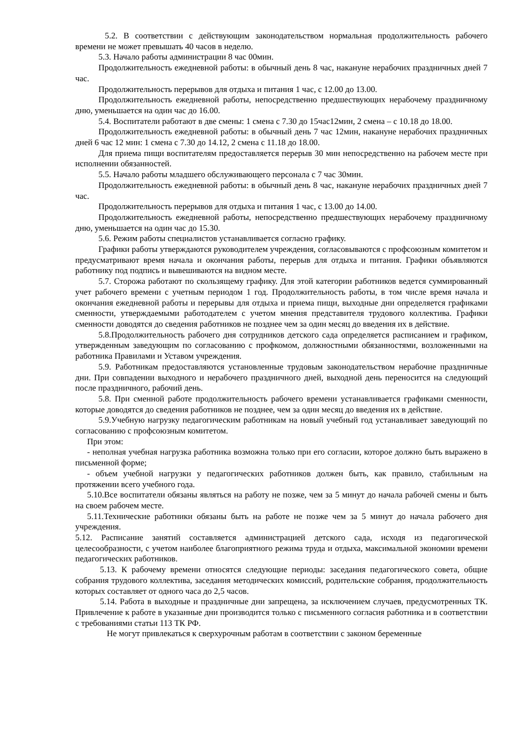5.2. В соответствии с действующим законодательством нормальная продолжительность рабочего времени не может превышать 40 часов в неделю.
5.3. Начало работы администрации 8 час 00мин.
Продолжительность ежедневной работы: в обычный день 8 час, накануне нерабочих праздничных дней 7 час.
Продолжительность перерывов для отдыха и питания 1 час, с 12.00 до 13.00.
Продолжительность ежедневной работы, непосредственно предшествующих нерабочему праздничному дню, уменьшается на один час до 16.00.
5.4. Воспитатели работают в две смены: 1 смена с 7.30 до 15час12мин, 2 смена – с 10.18 до 18.00.
Продолжительность ежедневной работы: в обычный день 7 час 12мин, накануне нерабочих праздничных дней 6 час 12 мин: 1 смена с 7.30 до 14.12, 2 смена с 11.18 до 18.00.
Для приема пищи воспитателям предоставляется перерыв 30 мин непосредственно на рабочем месте при исполнении обязанностей.
5.5. Начало работы младшего обслуживающего персонала с 7 час 30мин.
Продолжительность ежедневной работы: в обычный день 8 час, накануне нерабочих праздничных дней 7 час.
Продолжительность перерывов для отдыха и питания 1 час, с 13.00 до 14.00.
Продолжительность ежедневной работы, непосредственно предшествующих нерабочему праздничному дню, уменьшается на один час до 15.30.
5.6. Режим работы специалистов устанавливается согласно графику.
Графики работы утверждаются руководителем учреждения, согласовываются с профсоюзным комитетом и предусматривают время начала и окончания работы, перерыв для отдыха и питания. Графики объявляются работнику под подпись и вывешиваются на видном месте.
5.7. Сторожа работают по скользящему графику. Для этой категории работников ведется суммированный учет рабочего времени с учетным периодом 1 год. Продолжительность работы, в том числе время начала и окончания ежедневной работы и перерывы для отдыха и приема пищи, выходные дни определяется графиками сменности, утверждаемыми работодателем с учетом мнения представителя трудового коллектива. Графики сменности доводятся до сведения работников не позднее чем за один месяц до введения их в действие.
5.8.Продолжительность рабочего дня сотрудников детского сада определяется расписанием и графиком, утвержденным заведующим по согласованию с профкомом, должностными обязанностями, возложенными на работника Правилами и Уставом учреждения.
5.9. Работникам предоставляются установленные трудовым законодательством нерабочие праздничные дни. При совпадении выходного и нерабочего праздничного дней, выходной день переносится на следующий после праздничного, рабочий день.
5.8. При сменной работе продолжительность рабочего времени устанавливается графиками сменности, которые доводятся до сведения работников не позднее, чем за один месяц до введения их в действие.
5.9.Учебную нагрузку педагогическим работникам на новый учебный год устанавливает заведующий по согласованию с профсоюзным комитетом.
При этом:
- неполная учебная нагрузка работника возможна только при его согласии, которое должно быть выражено в письменной форме;
- объем учебной нагрузки у педагогических работников должен быть, как правило, стабильным на протяжении всего учебного года.
5.10.Все воспитатели обязаны являться на работу не позже, чем за 5 минут до начала рабочей смены и быть на своем рабочем месте.
5.11.Технические работники обязаны быть на работе не позже чем за 5 минут до начала рабочего дня учреждения.
5.12. Расписание занятий составляется администрацией детского сада, исходя из педагогической целесообразности, с учетом наиболее благоприятного режима труда и отдыха, максимальной экономии времени педагогических работников.
5.13. К рабочему времени относятся следующие периоды: заседания педагогического совета, общие собрания трудового коллектива, заседания методических комиссий, родительские собрания, продолжительность которых составляет от одного часа до 2,5 часов.
5.14. Работа в выходные и праздничные дни запрещена, за исключением случаев, предусмотренных ТК. Привлечение к работе в указанные дни производится только с письменного согласия работника и в соответствии с требованиями статьи 113 ТК РФ.
Не могут привлекаться к сверхурочным работам в соответствии с законом беременные